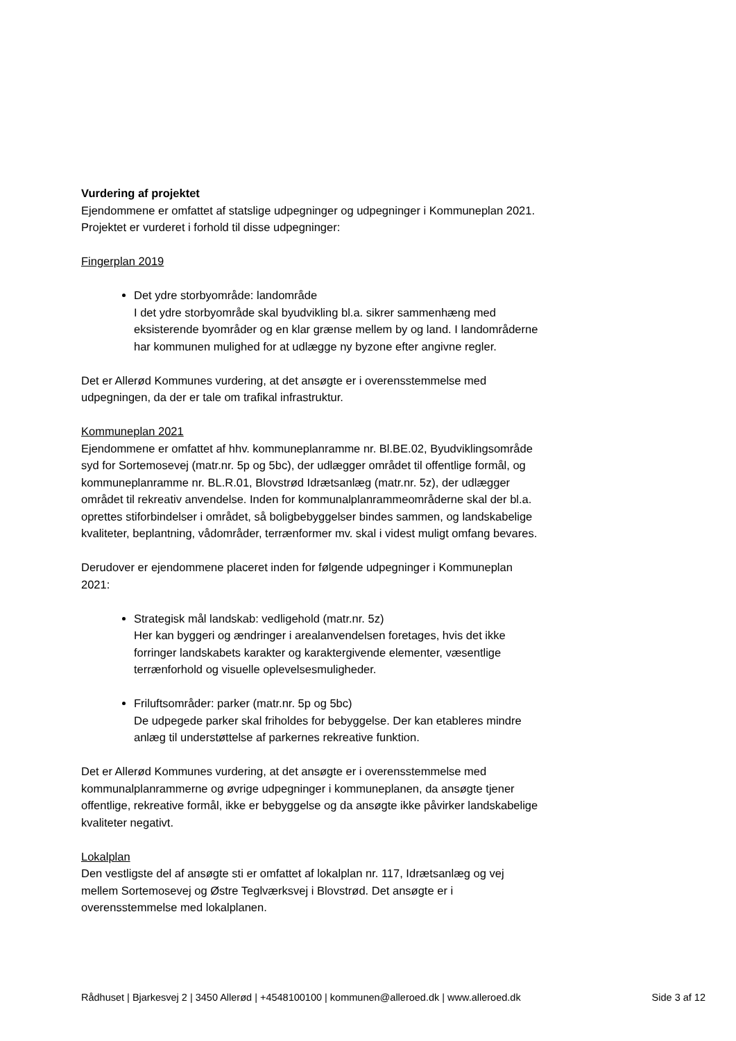Vurdering af projektet
Ejendommene er omfattet af statslige udpegninger og udpegninger i Kommuneplan 2021. Projektet er vurderet i forhold til disse udpegninger:
Fingerplan 2019
Det ydre storbyområde: landområde
I det ydre storbyområde skal byudvikling bl.a. sikrer sammenhæng med eksisterende byområder og en klar grænse mellem by og land. I landområderne har kommunen mulighed for at udlægge ny byzone efter angivne regler.
Det er Allerød Kommunes vurdering, at det ansøgte er i overensstemmelse med udpegningen, da der er tale om trafikal infrastruktur.
Kommuneplan 2021
Ejendommene er omfattet af hhv. kommuneplanramme nr. Bl.BE.02, Byudviklingsområde syd for Sortemosevej (matr.nr. 5p og 5bc), der udlægger området til offentlige formål, og kommuneplanramme nr. BL.R.01, Blovstrød Idrætsanlæg (matr.nr. 5z), der udlægger området til rekreativ anvendelse. Inden for kommunalplanrammeområderne skal der bl.a. oprettes stiforbindelser i området, så boligbebyggelser bindes sammen, og landskabelige kvaliteter, beplantning, vådområder, terrænformer mv. skal i videst muligt omfang bevares.
Derudover er ejendommene placeret inden for følgende udpegninger i Kommuneplan 2021:
Strategisk mål landskab: vedligehold (matr.nr. 5z)
Her kan byggeri og ændringer i arealanvendelsen foretages, hvis det ikke forringer landskabets karakter og karaktergivende elementer, væsentlige terrænforhold og visuelle oplevelsesmuligheder.
Friluftsområder: parker (matr.nr. 5p og 5bc)
De udpegede parker skal friholdes for bebyggelse. Der kan etableres mindre anlæg til understøttelse af parkernes rekreative funktion.
Det er Allerød Kommunes vurdering, at det ansøgte er i overensstemmelse med kommunalplanrammerne og øvrige udpegninger i kommuneplanen, da ansøgte tjener offentlige, rekreative formål, ikke er bebyggelse og da ansøgte ikke påvirker landskabelige kvaliteter negativt.
Lokalplan
Den vestligste del af ansøgte sti er omfattet af lokalplan nr. 117, Idrætsanlæg og vej mellem Sortemosevej og Østre Teglværksvej i Blovstrød. Det ansøgte er i overensstemmelse med lokalplanen.
Rådhuset | Bjarkesvej 2 | 3450 Allerød | +4548100100 | kommunen@alleroed.dk | www.alleroed.dk Side 3 af 12